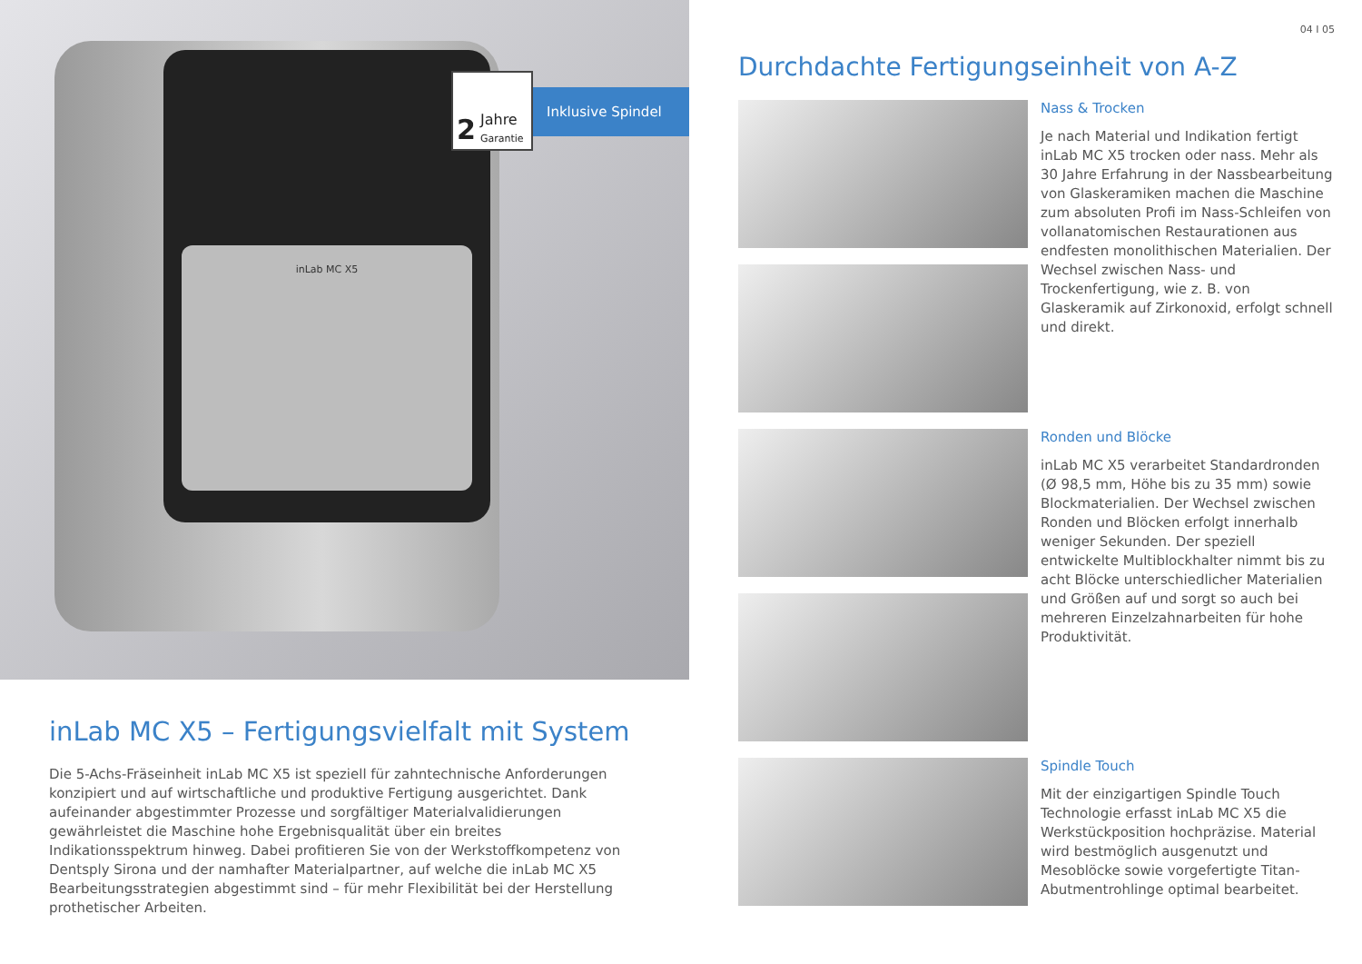inLab MC X5
2 Jahre
Garantie
Inklusive Spindel
inLab MC X5 – Fertigungsvielfalt mit System
Die 5-Achs-Fräseinheit inLab MC X5 ist speziell für zahntechnische Anforderungen konzipiert und auf wirtschaftliche und produktive Fertigung ausgerichtet. Dank aufeinander abgestimmter Prozesse und sorgfältiger Materialvalidierungen gewährleistet die Maschine hohe Ergebnisqualität über ein breites Indikationsspektrum hinweg. Dabei profitieren Sie von der Werkstoffkompetenz von Dentsply Sirona und der namhafter Materialpartner, auf welche die inLab MC X5 Bearbeitungsstrategien abgestimmt sind – für mehr Flexibilität bei der Herstellung prothetischer Arbeiten.
04 I 05
Durchdachte Fertigungseinheit von A-Z
Nass & Trocken
Je nach Material und Indikation fertigt inLab MC X5 trocken oder nass. Mehr als 30 Jahre Erfahrung in der Nassbearbeitung von Glaskeramiken machen die Maschine zum absoluten Profi im Nass-Schleifen von vollanatomischen Restaurationen aus endfesten monolithischen Materialien. Der Wechsel zwischen Nass- und Trockenfertigung, wie z. B. von Glaskeramik auf Zirkonoxid, erfolgt schnell und direkt.
Ronden und Blöcke
inLab MC X5 verarbeitet Standardronden (Ø 98,5 mm, Höhe bis zu 35 mm) sowie Blockmaterialien. Der Wechsel zwischen Ronden und Blöcken erfolgt innerhalb weniger Sekunden. Der speziell entwickelte Multiblockhalter nimmt bis zu acht Blöcke unterschiedlicher Materialien und Größen auf und sorgt so auch bei mehreren Einzelzahnarbeiten für hohe Produktivität.
Spindle Touch
Mit der einzigartigen Spindle Touch Technologie erfasst inLab MC X5 die Werkstückposition hochpräzise. Material wird bestmöglich ausgenutzt und Mesoblöcke sowie vorgefertigte Titan-Abutmentrohlinge optimal bearbeitet.